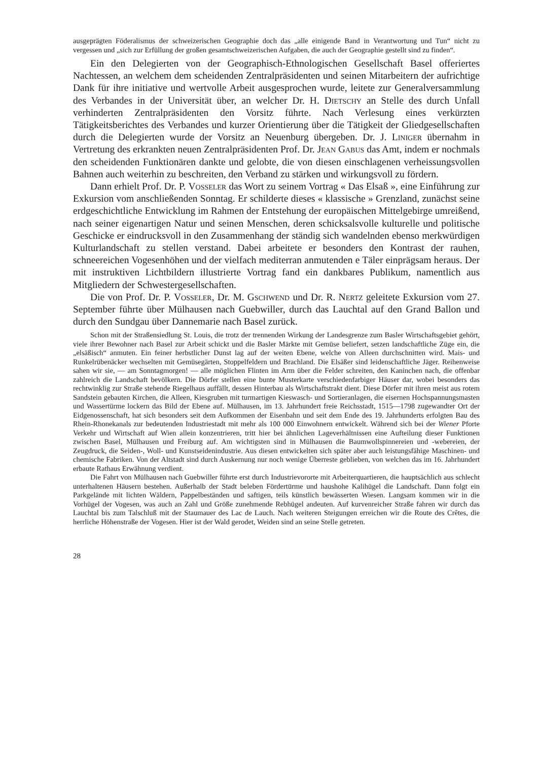ausgeprägten Föderalismus der schweizerischen Geographie doch das „alle einigende Band in Verantwortung und Tun“ nicht zu vergessen und „sich zur Erfüllung der großen gesamtschweizerischen Aufgaben, die auch der Geographie gestellt sind zu finden“.
Ein den Delegierten von der Geographisch-Ethnologischen Gesellschaft Basel offeriertes Nachtessen, an welchem dem scheidenden Zentralpräsidenten und seinen Mitarbeitern der aufrichtige Dank für ihre initiative und wertvolle Arbeit ausgesprochen wurde, leitete zur Generalversammlung des Verbandes in der Universität über, an welcher Dr. H. Dietschy an Stelle des durch Unfall verhinderten Zentralpräsidenten den Vorsitz führte. Nach Verlesung eines verkürzten Tätigkeitsberichtes des Verbandes und kurzer Orientierung über die Tätigkeit der Gliedgesellschaften durch die Delegierten wurde der Vorsitz an Neuenburg übergeben. Dr. J. Liniger übernahm in Vertretung des erkrankten neuen Zentralpräsidenten Prof. Dr. Jean Gabus das Amt, indem er nochmals den scheidenden Funktionären dankte und gelobte, die von diesen einschlagenen verheissungsvollen Bahnen auch weiterhin zu beschreiten, den Verband zu stärken und wirkungsvoll zu fördern.
Dann erhielt Prof. Dr. P. Vosseler das Wort zu seinem Vortrag « Das Elsaß », eine Einführung zur Exkursion vom anschließenden Sonntag. Er schilderte dieses « klassische » Grenzland, zunächst seine erdgeschichtliche Entwicklung im Rahmen der Entstehung der europäischen Mittelgebirge umreißend, nach seiner eigenartigen Natur und seinen Menschen, deren schicksalsvolle kulturelle und politische Geschicke er eindrucksvoll in den Zusammenhang der ständig sich wandelnden ebenso merkwürdigen Kulturlandschaft zu stellen verstand. Dabei arbeitete er besonders den Kontrast der rauhen, schneereichen Vogesenhöhen und der vielfach mediterran anmutenden e Täler einprägsam heraus. Der mit instruktiven Lichtbildern illustrierte Vortrag fand ein dankbares Publikum, namentlich aus Mitgliedern der Schwestergesellschaften.
Die von Prof. Dr. P. Vosseler, Dr. M. Gschwend und Dr. R. Nertz geleitete Exkursion vom 27. September führte über Mülhausen nach Guebwiller, durch das Lauchtal auf den Grand Ballon und durch den Sundgau über Dannemarie nach Basel zurück.
Schon mit der Straßensiedlung St. Louis, die trotz der trennenden Wirkung der Landesgrenze zum Basler Wirtschaftsgebiet gehört, viele ihrer Bewohner nach Basel zur Arbeit schickt und die Basler Märkte mit Gemüse beliefert, setzen landschaftliche Züge ein, die „elsäßisch“ anmuten. Ein feiner herbstlicher Dunst lag auf der weiten Ebene, welche von Alleen durchschnitten wird. Mais- und Runkelrübenäcker wechselten mit Gemüsegärten, Stoppelfeldern und Brachland. Die Elsäßer sind leidenschaftliche Jäger. Reihenweise sahen wir sie, — am Sonntagmorgen! — alle möglichen Flinten im Arm über die Felder schreiten, den Kaninchen nach, die offenbar zahlreich die Landschaft bevölkern. Die Dörfer stellen eine bunte Musterkarte verschiedenfarbiger Häuser dar, wobei besonders das rechtwinklig zur Straße stehende Riegelhaus auffällt, dessen Hinterbau als Wirtschaftstrakt dient. Diese Dörfer mit ihren meist aus rotem Sandstein gebauten Kirchen, die Alleen, Kiesgruben mit turmartigen Kieswasch- und Sortieranlagen, die eisernen Hochspannungsmasten und Wassertürme lockern das Bild der Ebene auf. Mülhausen, im 13. Jahrhundert freie Reichsstadt, 1515—1798 zugewandter Ort der Eidgenossenschaft, hat sich besonders seit dem Aufkommen der Eisenbahn und seit dem Ende des 19. Jahrhunderts erfolgten Bau des Rhein-Rhonekanals zur bedeutenden Industriestadt mit mehr als 100 000 Einwohnern entwickelt. Während sich bei der Wiener Pforte Verkehr und Wirtschaft auf Wien allein konzentrieren, tritt hier bei ähnlichen Lageverhältnissen eine Aufteilung dieser Funktionen zwischen Basel, Mülhausen und Freiburg auf. Am wichtigsten sind in Mülhausen die Baumwollspinnereien und -webereien, der Zeugdruck, die Seiden-, Woll- und Kunstseidenindustrie. Aus diesen entwickelten sich später aber auch leistungsfähige Maschinen- und chemische Fabriken. Von der Altstadt sind durch Auskernung nur noch wenige Überreste geblieben, von welchen das im 16. Jahrhundert erbaute Rathaus Erwähnung verdient.
Die Fahrt von Mülhausen nach Guebwiller führte erst durch Industrievororte mit Arbeiterquartieren, die hauptsächlich aus schlecht unterhaltenen Häusern bestehen. Außerhalb der Stadt beleben Fördertürme und haushohe Kalihügel die Landschaft. Dann folgt ein Parkgelände mit lichten Wäldern, Pappelbeständen und saftigen, teils künstlich bewässerten Wiesen. Langsam kommen wir in die Vorhügel der Vogesen, was auch an Zahl und Größe zunehmende Rebhügel andeuten. Auf kurvenreicher Straße fahren wir durch das Lauchtal bis zum Talschluß mit der Staumauer des Lac de Lauch. Nach weiteren Steigungen erreichen wir die Route des Crêtes, die herrliche Höhenstraße der Vogesen. Hier ist der Wald gerodet, Weiden sind an seine Stelle getreten.
28